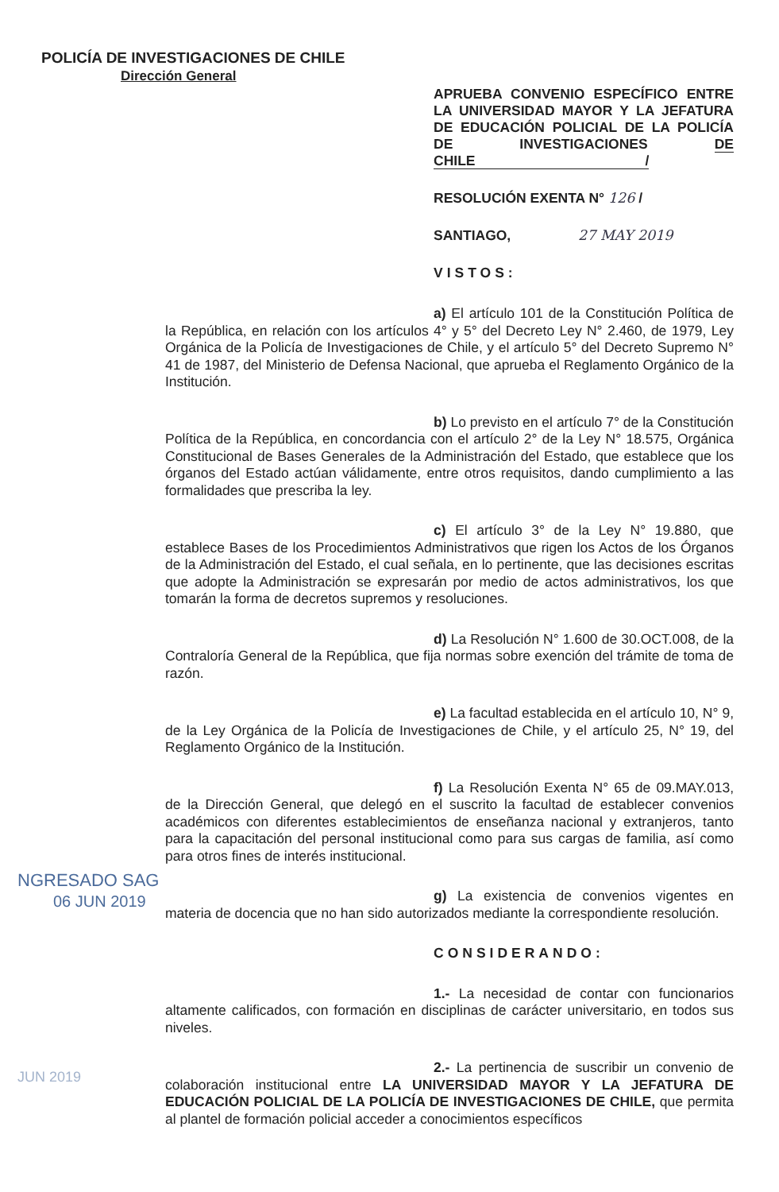POLICÍA DE INVESTIGACIONES DE CHILE
Dirección General
APRUEBA CONVENIO ESPECÍFICO ENTRE LA UNIVERSIDAD MAYOR Y LA JEFATURA DE EDUCACIÓN POLICIAL DE LA POLICÍA DE INVESTIGACIONES DE CHILE /
RESOLUCIÓN EXENTA N° 126 /
SANTIAGO, 27 MAY 2019
VISTOS:
a) El artículo 101 de la Constitución Política de la República, en relación con los artículos 4° y 5° del Decreto Ley N° 2.460, de 1979, Ley Orgánica de la Policía de Investigaciones de Chile, y el artículo 5° del Decreto Supremo N° 41 de 1987, del Ministerio de Defensa Nacional, que aprueba el Reglamento Orgánico de la Institución.
b) Lo previsto en el artículo 7° de la Constitución Política de la República, en concordancia con el artículo 2° de la Ley N° 18.575, Orgánica Constitucional de Bases Generales de la Administración del Estado, que establece que los órganos del Estado actúan válidamente, entre otros requisitos, dando cumplimiento a las formalidades que prescriba la ley.
c) El artículo 3° de la Ley N° 19.880, que establece Bases de los Procedimientos Administrativos que rigen los Actos de los Órganos de la Administración del Estado, el cual señala, en lo pertinente, que las decisiones escritas que adopte la Administración se expresarán por medio de actos administrativos, los que tomarán la forma de decretos supremos y resoluciones.
d) La Resolución N° 1.600 de 30.OCT.008, de la Contraloría General de la República, que fija normas sobre exención del trámite de toma de razón.
e) La facultad establecida en el artículo 10, N° 9, de la Ley Orgánica de la Policía de Investigaciones de Chile, y el artículo 25, N° 19, del Reglamento Orgánico de la Institución.
f) La Resolución Exenta N° 65 de 09.MAY.013, de la Dirección General, que delegó en el suscrito la facultad de establecer convenios académicos con diferentes establecimientos de enseñanza nacional y extranjeros, tanto para la capacitación del personal institucional como para sus cargas de familia, así como para otros fines de interés institucional.
g) La existencia de convenios vigentes en materia de docencia que no han sido autorizados mediante la correspondiente resolución.
CONSIDERANDO:
1.- La necesidad de contar con funcionarios altamente calificados, con formación en disciplinas de carácter universitario, en todos sus niveles.
2.- La pertinencia de suscribir un convenio de colaboración institucional entre LA UNIVERSIDAD MAYOR Y LA JEFATURA DE EDUCACIÓN POLICIAL DE LA POLICÍA DE INVESTIGACIONES DE CHILE, que permita al plantel de formación policial acceder a conocimientos específicos
NGRESADO SAG
06 JUN 2019
JUN 2019